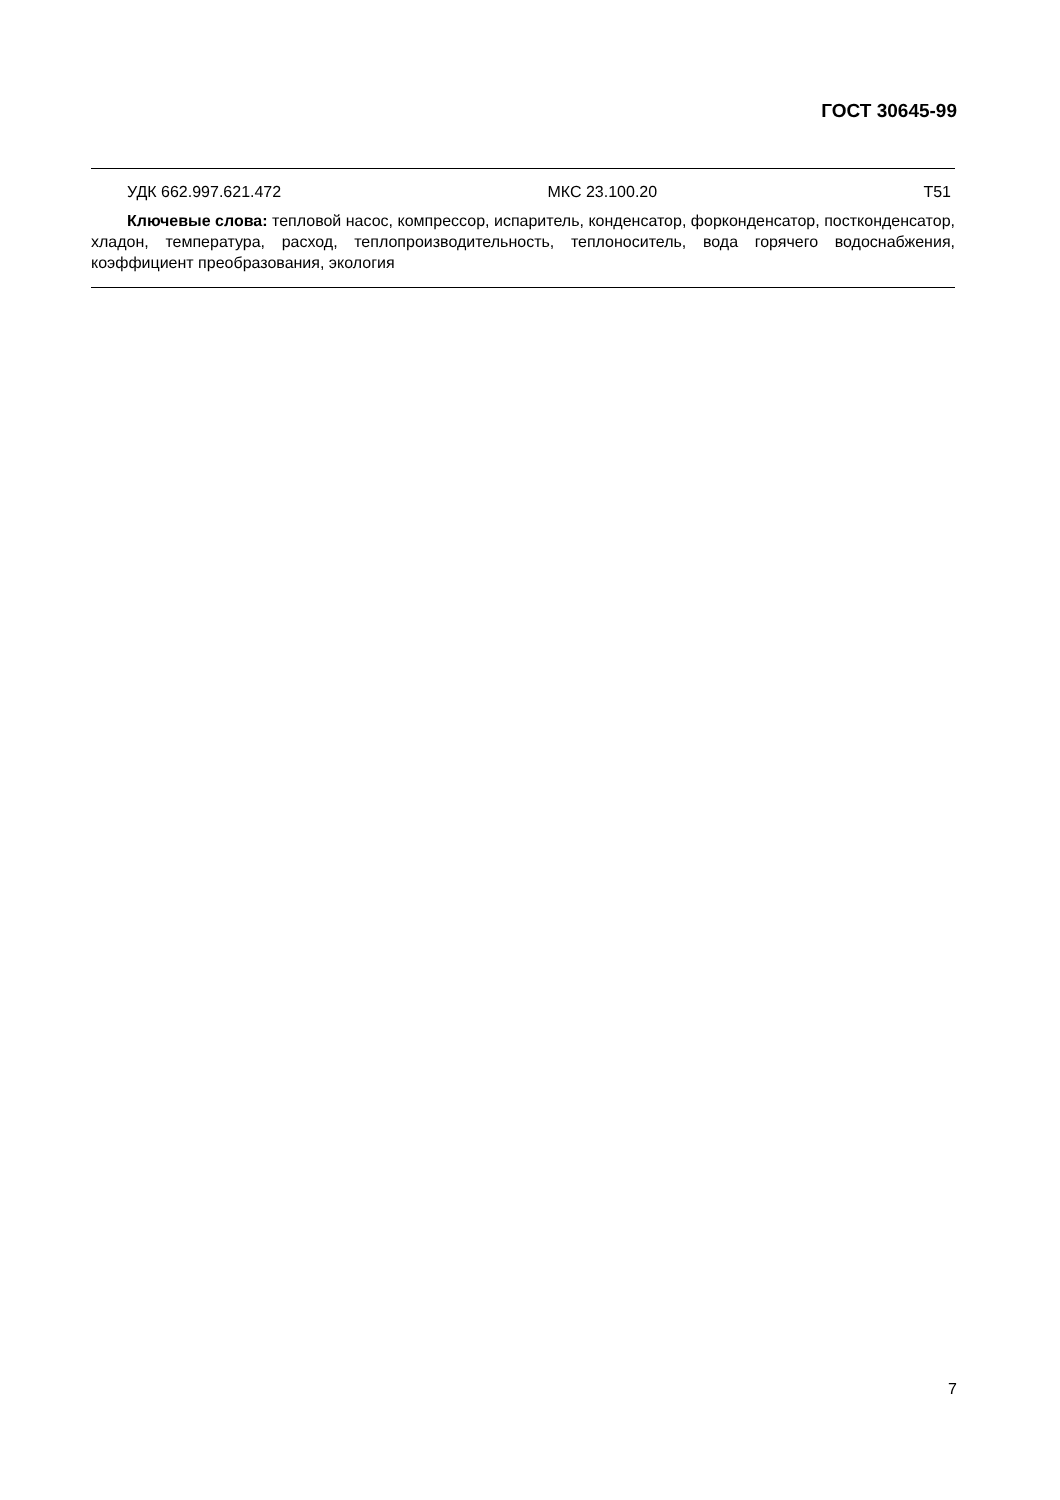ГОСТ 30645-99
УДК 662.997.621.472 МКС 23.100.20 Т51
Ключевые слова: тепловой насос, компрессор, испаритель, конденсатор, форконденсатор, постконденсатор, хладон, температура, расход, теплопроизводительность, теплоноситель, вода горячего водоснабжения, коэффициент преобразования, экология
7